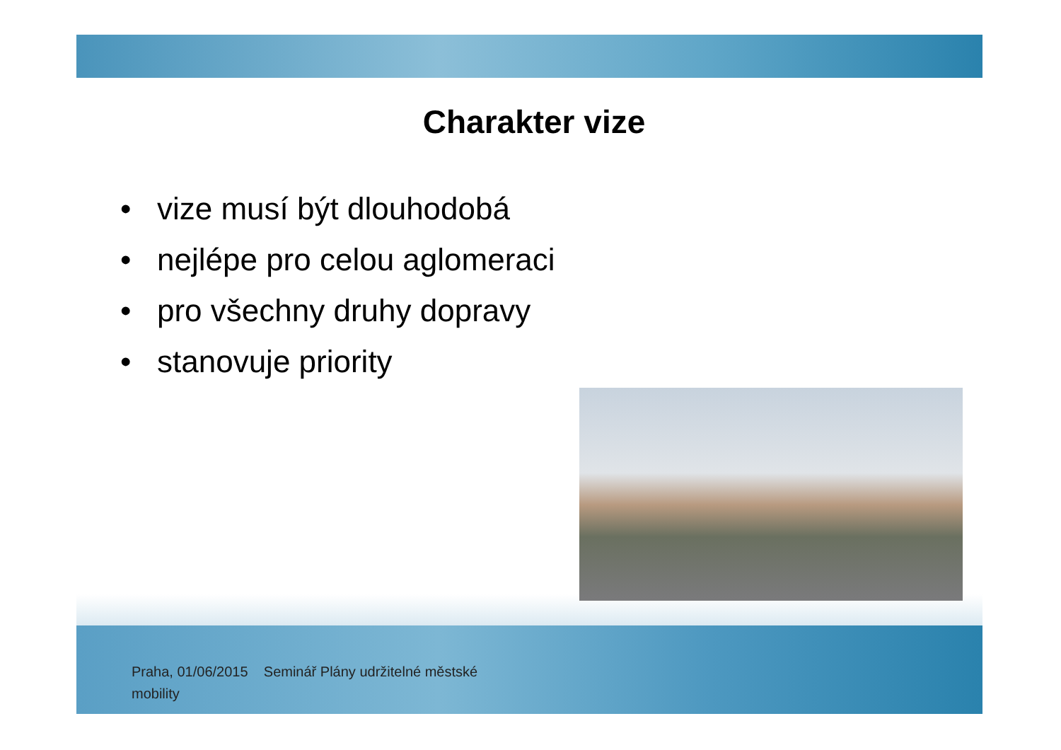Charakter vize
• vize musí být dlouhodobá
• nejlépe pro celou aglomeraci
• pro všechny druhy dopravy
• stanovuje priority
Praha, 01/06/2015 Seminář Plány udržitelné městské
mobility